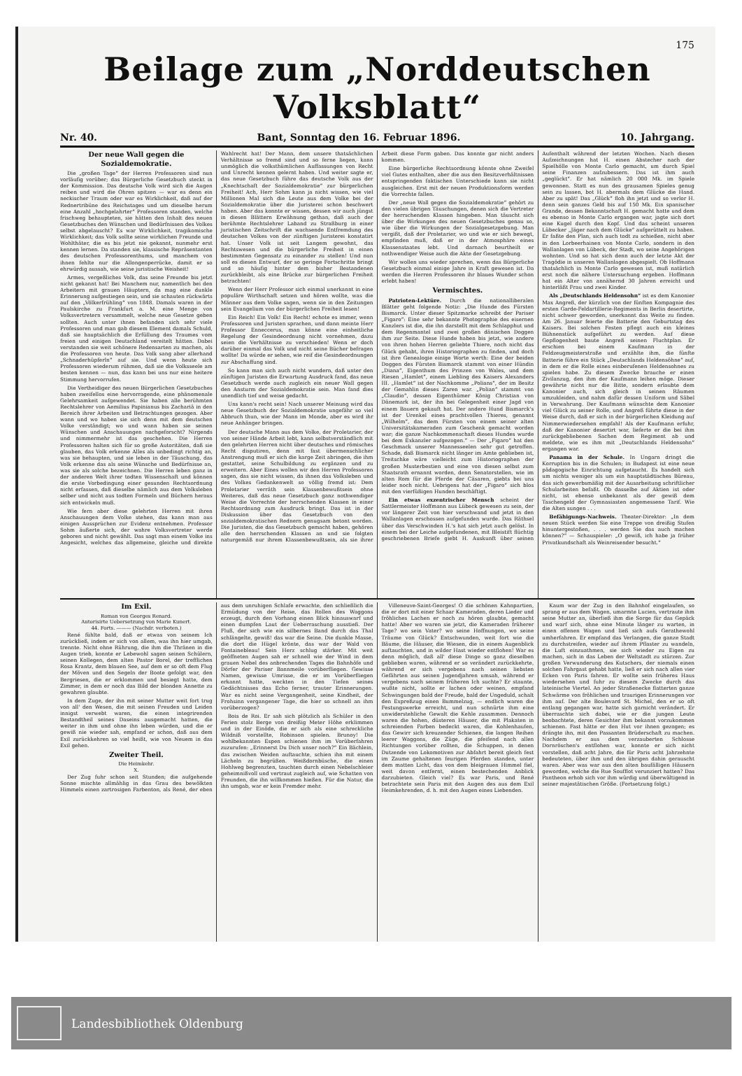175
Beilage zum „Norddeutschen Volksblatt“
Nr. 40. Bant, Sonntag den 16. Februar 1896. 10. Jahrgang.
Der neue Wall gegen die Sozialdemokratie.
Die „großen Tage“ der Herren Professoren sind nun vorläufig vorüber; das Bürgerliche Gesetzbuch steckt in der Kommission. Das deutsche Volk wird sich die Augen reiben und wird die Ohren spitzen — war es denn ein neckischer Traum oder war es Wirklichkeit, daß auf der Rednertribüne des Reichstages und um dieselbe herum eine Anzahl „hochgelahrter“ Professoren standen, welche frischweg behaupteten, sie hätten den Inhalt des neuen Gesetzbuches den Wünschen und Bedürfnissen des Volkes selbst abgelauscht? Es war Wirklichkeit, tragikomische Wirklichkeit; das Volk sollte seine wirklichen Freunde und Wohlthäter, die es bis jetzt nie gekannt, nunmehr erst kennen lernen. Da standen sie, klassische Repräsentanten des deutschen Professorenthums, und manchem von ihnen fehlte nur die Allongenperrücke, damit er so ehrwürdig aussah, wie seine juristische Weisheit!
Armes, vergeßliches Volk, das seine Freunde bis jetzt nicht gekannt hat! Bei Manchem nur, namentlich bei den Arbeitern mit grauen Häuptern, da mag eine dunkle Erinnerung aufgestiegen sein, und sie schauten rückwärts auf den „Völkerfrühling“ von 1848. Damals waren in der Paulskirche zu Frankfurt a. M. eine Menge von Volksvertretern versammelt, welche neue Gesetze geben sollten. Auch unter ihnen befanden sich sehr viele Professoren und man gab diesem Element damals Schuld, daß sie hauptsächlich die Erfüllung des Traumes vom freien und einigen Deutschland vereitelt hätten. Dabei verstanden sie weit schönere Redensarten zu machen, als die Professoren von heute. Das Volk sang aber allerhand „Schnaderhüpferln“ auf sie. Und wenn heute sich Professoren wiederum rühmen, daß sie die Volksseele am besten kennen — nun, das kann bei uns nur eine heitere Stimmung hervorrufen.
Die Vertheidiger des neuen Bürgerlichen Gesetzbuches haben zweifellos eine hervorragende, eine phänomenale Gelehrsamkeit aufgewendet. Sie haben alle berühmten Rechtslehrer von Aemilius Papinianus bis Zachariä in den Bereich ihrer Arbeiten und Betrachtungen gezogen. Aber wann und wo haben sie sich denn mit dem deutschen Volke verständigt; wo und wann haben sie seinen Wünschen und Anschauungen nachgeforscht? Nirgends und nimmermehr ist das geschehen. Die Herren Professoren halten sich für so große Autoritäten, daß sie glauben, das Volk erkenne Alles als unbedingt richtig an, was sie behaupten, und sie leben in der Täuschung, das Volk erkenne das als seine Wünsche und Bedürfnisse an, was sie als solche bezeichnen. Die Herren leben ganz in der anderen Welt ihrer todten Wissenschaft und können die erste Vorbedingung einer gesunden Rechtsordnung nicht erfassen, daß dieselbe nämlich aus dem Volksleben selber und nicht aus todten Formeln und Büchern heraus sich entwickeln muß.
Wie fern aber diese gelehrten Herren mit ihren Anschauungen dem Volke stehen, das kann man aus einigen Aussprüchen zur Evidenz entnehmen. Professor Sohm äußerte sich, der wahre Volksvertreter werde geboren und nicht gewählt. Das sagt man einem Volke ins Angesicht, welches das allgemeine, gleiche und direkte Wahlrecht hat! Der Mann, dem unsere thatsächlichen Verhältnisse so fremd sind und so ferne liegen, kann unmöglich die volksthümlichen Auffassungen von Recht und Unrecht kennen gelernt haben. Und weiter sagte er, das neue Gesetzbuch führe das deutsche Volk aus der „Knechtschaft der Sozialdemokratie“ zur bürgerlichen Freiheit! Ach, Herr Sohm kann ja nicht wissen, wie viel Millionen Mal sich die Leute aus dem Volke bei der Sozialdemokratie über die Juristerei schon beschwert haben. Aber das konnte er wissen, dessen wir auch jüngst in diesen Blättern Erwähnung gethan, daß auch der berühmte Rechtslehrer Laband zu Straßburg in einer juristischen Zeitschrift die wachsende Entfremdung des deutschen Volkes von der zünftigen Juristerei konstatirt hat. Unser Volk ist seit Langem gewohnt, das Rechtswesen und die bürgerliche Freiheit in einen bestimmten Gegensatz zu einander zu stellen! Und nun soll es diesen Entwurf, der so geringe Fortschritte bringt und so häufig hinter dem bisher Bestandenen zurückbleibt, als eine Brücke zur bürgerlichen Freiheit betrachten!
Wenn der Herr Professor sich einmal unerkannt in eine populäre Wirthschaft setzen und hören wollte, was die Männer aus dem Volke sagen, wenn sie in den Zeitungen sein Evangelium von der bürgerlichen Freiheit lesen!
Ein Reich! Ein Volk! Ein Recht! echote es immer, wenn Professoren und Juristen sprachen, und dann meinte Herr Professor Enneccerus, man könne eine einheitliche Regelung der Gesindeordnung nicht vornehmen, dazu seien die Verhältnisse zu verschieden! Wenn er doch darüber einmal das Volk und nicht seine Bücher befragen wollte! Da würde er sehen, wie reif die Gesindeordnungen zur Abschaffung sind.
So kann man sich auch nicht wundern, daß unter den zünftigen Juristen die Erwartung Ausdruck fand, das neue Gesetzbuch werde auch zugleich ein neuer Wall gegen den Ansturm der Sozialdemokratie sein. Man fand dies unendlich tief und weise gedacht.
Uns kann's recht sein! Nach unserer Meinung wird das neue Gesetzbuch der Sozialdemokratie ungefähr so viel Abbruch thun, wie der Mann im Monde, aber es wird ihr neue Anhänger bringen.
Der deutsche Mann aus dem Volke, der Proletarier, der von seiner Hände Arbeit lebt, kann selbstverständlich mit den gelehrten Herren nicht über deutsches und römisches Recht disputiren, denn mit fast übermenschlicher Anstrengung muß er sich die karge Zeit abringen, die ihm gestattet, seine Schulbildung zu ergänzen und zu erweitern. Aber Eines wollen wir den Herren Professoren sagen, das sie nicht wissen, da ihnen das Volksleben und des Volkes Gedankenwelt so völlig fremd ist: Dem Proletarier verräth sein Klassenbewußtsein ohne Weiteres, daß das neue Gesetzbuch ganz nothwendiger Weise die Vorrechte der herrschenden Klassen in einer Rechtsordnung zum Ausdruck bringt. Das ist in der Diskussion über das Gesetzbuch von den sozialdemokratischen Rednern genugsam betont worden. Die Juristen, die das Gesetzbuch gemacht haben, gehören alle den herrschenden Klassen an und sie folgten naturgemäß nur ihrem Klassenbewußtsein, als sie ihrer Arbeit diese Form gaben. Das konnte gar nicht anders kommen.
Eine bürgerliche Rechtsordnung könnte ohne Zweifel viel Gutes enthalten, aber die aus den Besitzverhältnissen entspringenden faktischen Unterschiede kann sie nicht ausgleichen. Erst mit der neuen Produktionsform werden die Vorrechte fallen.
Der „neue Wall gegen die Sozialdemokratie“ gehört zu den vielen übrigen Täuschungen, denen sich die Vertreter der herrschenden Klassen hingeben. Man täuscht sich über die Wirkungen des neuen Gesetzbuches genau so, wie über die Wirkungen der Sozialgesetzgebung. Man vergißt, daß der Proletarier, wo und wie er sich bewegt, empfinden muß, daß er in der Atmosphäre eines Klassenstaates lebt. Und darnach beurtheilt er nothwendiger Weise auch die Akte der Gesetzgebung.
Wir wollen uns wieder sprechen, wenn das Bürgerliche Gesetzbuch einmal einige Jahre in Kraft gewesen ist. Da werden die Herren Professoren ihr blaues Wunder schon erlebt haben!
Vermischtes.
Patrioten-Lektüre. Durch die nationalliberalen Blätter geht folgende Notiz: „Die Hunde des Fürsten Bismarck. Unter dieser Spitzmarke schreibt der Pariser „Figaro“: Eine sehr bekannte Photographie des eisernen Kanzlers ist die, die ihn darstellt mit dem Schlapphut und dem Regenmantel und zwei großen dänischen Doggen ihm zur Seite. Diese Hunde haben bis jetzt, wie andere von ihren hohen Herren geliebte Thiere, noch nicht das Glück gehabt, ihren Historiographen zu finden, und doch ist ihre Genealogie einige Worte werth: Eine der beiden Doggen des Fürsten Bismarck stammt von einer Hündin „Diana“, Eigenthum des Prinzen von Wales, und dem Riesen „Hamlet“, einem Liebling des Kaisers Alexanders III. „Hamlet“ ist der Nachkomme „Polians“, der im Besitz der Gemahlin dieses Zaren war. „Polian“ stammt von „Claudio“, dessen Eigenthümer König Christian von Dänemark ist, der ihn bei Gelegenheit einer Jagd von einem Bauern gekauft hat. Der andere Hund Bismarck's ist der Urenkel eines prachtvollen Thieres, genannt „Wilhelm“, das dem Fürsten von einem seiner alten Universitätskameraden zum Geschenk gemacht worden war; die ganze Nachkommenschaft dieses Hundes wurde bei dem Exkanzler aufgezogen.“ — Der „Figaro“ hat den Geschmack unserer Mannesseelen sehr gut getroffen. Schade, daß Bismarck nicht länger im Amte geblieben ist, Treitschke wäre vielleicht zum Historiographen der großen Musterbestien und eine von diesen selbst zum Staatsrath ernannt worden, denn Senatorstellen, wie im alten Rom für die Pferde der Cäsaren, giebts bei uns leider noch nicht. Uebrigens hat der „Figaro“ sich blos mit den vierfüßigen Hunden beschäftigt.
Ein etwas exzentrischer Mensch scheint der Sattlermeister Hoffmann aus Lübeck gewesen zu sein, der vor längerer Zeit von hier verschwand und jetzt in den Wallanlagen erschossen aufgefunden wurde. Das Räthsel über das Verschwinden H.'s hat sich jetzt auch gelöst. In einem bei der Leiche aufgefundenen, mit Bleistift flüchtig geschriebenen Briefe giebt H. Auskunft über seinen Aufenthalt während der letzten Wochen. Nach diesen Aufzeichnungen hat H. einen Abstecher nach der Spielhölle von Monte Carlo gemacht, um durch Spiel seine Finanzen aufzubessern. Das ist ihm auch „geglückt“. Er hat nämlich 20 000 Mk. im Spiele gewonnen. Statt es nun des grausamen Spieles genug sein zu lassen, bot H. abermals dem Glücke die Hand. Aber zu spät! Das „Glück“ floh ihn jetzt und so verlor H. denn sein ganzes Geld bis auf 150 Mk. Ein spanischer Grande, dessen Bekanntschaft H. gemacht hatte und dem es ebenso in Monte Carlo ergangen war, jagte sich dort eine Kugel durch den Kopf. Und das scheint unseren Lübecker „Jäger nach dem Glücke“ aufgerüttelt zu haben. Er faßte den Plan, sich auch todt zu schießen, nicht aber in den Lorbeerhainen von Monte Carlo, sondern in den Wallanlagen von Lübeck, der Stadt, wo seine Angehörigen wohnten. Und so hat sich denn auch der letzte Akt der Tragödie in unseren Wallanlagen abgespielt. Ob Hoffmann thatsächlich in Monte Carlo gewesen ist, muß natürlich erst noch die nähere Untersuchung ergeben. Hoffmann hat ein Alter von annähernd 30 Jahren erreicht und hinterläßt Frau und zwei Kinder.
Als „Deutschlands Heldensohn“ ist es dem Kanonier Max Angreß, der kürzlich von der fünften Kompagnie des ersten Garde-Feldartillerie-Regiments in Berlin desertirte, nicht schwer geworden, unerkannt das Weite zu finden. Am 26. Januar feierte die Batterie den Geburtstag des Kaisers. Bei solchen Festen pflegt auch ein kleines Bühnenstück aufgeführt zu werden. Auf diese Gepflogenheit baute Angreß seinen Fluchtplan. Er erschien bei einem Kaufmann in der Feldzeugmeisterstraße und erzählte ihm, die fünfte Batterie führe ein Stück „Deutschlands Heldensöhne“ auf, in dem er die Rolle eines einberufenen Heldensohnes zu spielen habe. Zu diesem Zwecke brauche er einen Zivilanzug, den ihm der Kaufmann leihen möge. Dieser gewährte nicht nur die Bitte, sondern erlaubte dem Kanonier auch, sich gleich in seinen Räumen umzukleiden, und nahm dafür dessen Uniform und Säbel in Verwahrung. Der Kaufmann wünschte dem Kanonier viel Glück zu seiner Rolle, und Angreß führte diese in der Weise durch, daß er sich in der bürgerlichen Kleidung auf Nimmerwiedersehen empfahl! Als der Kaufmann erfuhr, daß der Kanonier desertirt war, lieferte er die bei ihm zurückgebliebenen Sachen dem Regiment ab und meldete, wie es ihm mit „Deutschlands Heldensohn“ ergangen war.
Panama in der Schule. In Ungarn dringt die Korruption bis in die Schulen; in Budapest ist eine neue pädagogische Einrichtung aufgetaucht. Es handelt sich um nichts weniger als um ein hauptstädtisches Büreau, das sich gewerbsmäßig mit der Ausarbeitung schriftlicher Schularbeiten befaßt. Ob dasselbe auf Aktien ist oder nicht, ist ebenso unbekannt als der gewiß dem Taschengeld der Gymnasiasten angemessene Tarif. Wie die Alten sungen . . .
Befähigungs-Nachweis. Theater-Direktor: „In dem neuen Stück werden Sie eine Treppe von dreißig Stufen hinuntergestoßen, . . . werden Sie das auch machen können?“ — Schauspieler: „O gewiß, ich habe ja früher Privatkundschaft als Weinreisender besucht.“
Im Exil.
Roman von Georges Renard.
Autorisirte Uebersetzung von Marie Kunert.
44. Forts. ——— (Nachdr. verboten.)
René fühlte bald, daß er etwas von seinem Ich zurückließ, indem er sich von allem, was ihn hier umgab, trennte. Nicht ohne Rührung, die ihm die Thränen in die Augen trieb, konnte er Lebewohl sagen seinen Schülern, seinen Kollegen, dem alten Pastor Borel, der trefflichen Rosa Krantz, dem blauen See, auf dem er so oft dem Flug der Möven und den Segeln der Boote gefolgt war, den Bergriesen, die er erklommen und besiegt hatte, dem Zimmer, in dem er noch das Bild der blonden Annette zu gewahren glaubte.
In dem Zuge, der ihn mit seiner Mutter weit fort trug von all' den Wesen, die mit seinen Freuden und Leiden innigst verwebt waren, die einen integrirenden Bestandtheil seines Daseins ausgemacht hatten, die weiter in ihm und ohne ihn leben würden, und die er gewiß nie wieder sah, empfand er schon, daß aus dem Exil zurückkehren so viel heißt, wie von Neuem in das Exil gehen.
Zweiter Theil.
Die Heimkehr.
X.
Der Zug fuhr schon seit Stunden; die aufgehende Sonne mischte allmählig in das Grau des bewölkten Himmels einen zartrosigen Farbenton, als René, der eben aus dem unruhigen Schlafe erwachte, den schließlich die Ermüdung von der Reise, das Rollen des Waggons erzeugt, durch den Vorhang einen Blick hinauswarf und einen dumpfen Laut der Ueberraschung ausstieß. Der Fluß, der sich wie ein silbernes Band durch das Thal schlängelte, gewiß! das war die Seine. Die dunkle Masse, die dort die Hügel krönte, das war der Wald von Fontainebleau! Sein Herz schlug stärker. Mit weit geöffneten Augen sah er schnell wie der Wind in dem grauen Nebel des anbrechenden Tages die Bahnhöfe und Dörfer der Pariser Bannmeile vorüberfliegen. Gewisse Namen, gewisse Umrisse, die er im Vorüberfliegen erkannt hatte, weckten in den Tiefen seines Gedächtnisses das Echo ferner, trauter Erinnerungen. War es nicht seine Vergangenheit, seine Kindheit, der Frohsinn vergangener Tage, die hier so schnell an ihm vorüberzogen?
Bois de Roi. Er sah sich plötzlich als Schüler in den Ferien stolz Berge von dreißig Meter Höhe erklimmen und in der Einöde, die er sich als eine schreckliche Wildniß vorstellte, Robinson spielen. Brunoy! Die wohlbekannten Espen schienen ihm im Vorüberfahren zuzurufen: „Erinnerst Du Dich unser noch?“ Ein Bächlein, das zwischen Weiden auftauchte, schien ihn mit einem Lächeln zu begrüßen. Weißdornbüsche, die einen Hohlweg begrenzten, tauchten durch einen Nebelschleier geheimnißvoll und vertraut zugleich auf, wie Schatten von Freunden, die ihn willkommen hießen. Für die Natur, die ihn umgab, war er kein Fremder mehr.
Villeneuve-Saint-Georges! O die schönen Kahnpartien, die er dort mit einer Schaar Kameraden, deren Lieder und fröhliches Lachen er noch zu hören glaubte, gemacht hatte! Aber wo waren sie jetzt, die Kameraden früherer Tage? wo sein Vater? wo seine Hoffnungen, wo seine Träume von Glück? Entschwunden, weit fort wie die Bäume, die Häuser, die Wiesen, die in einem Augenblick auftauchten, und in wilder Hast wieder entflohen! War es denn möglich, daß all' diese Dinge so ganz dieselben geblieben waren, während er so verändert zurückkehrte, während er sich vergebens nach seinen liebsten Gefährten aus seinen Jugendjahren umsah, während er vergebens nach seinem früheren Ich suchte? Er staunte, wußte nicht, sollte er lachen oder weinen, empfand Schwingungen bald der Freude, bald der Ungeduld, schalt den Expreßzug einen Bummelzug, — endlich waren die Festungswerke erreicht, und nun schnürte ihm eine unwiderstehliche Gewalt die Kehle zusammen. Dennoch waren die hohen, düsteren Häuser, die mit Plakaten in schreienden Farben bedeckt waren, die Kohlenhaufen, das Gewirr sich kreuzender Schienen, die langen Reihen leerer Waggons, die Züge, die pfeifend nach allen Richtungen vorüber rollten, die Schuppen, in denen Dutzende von Lokomotiven zur Abfahrt bereit gleich fest im Zaume gehaltenen feurigen Pferden standen, unter dem matten Licht, das von dem bleigrauen Himmel fiel, weit davon entfernt, einen bestechenden Anblick darzubieten. Gleich viel? Es war Paris, und René betrachtete sein Paris mit den Augen des aus dem Exil Heimkehrenden, d. h. mit den Augen eines Liebenden.
Kaum war der Zug in den Bahnhof eingelaufen, so sprang er aus dem Wagen, umarmte Lucien, vertraute ihm seine Mutter an, überließ ihm die Sorge für das Gepäck und warf sich, ohne eine Minute länger zu warten, in einen offenen Wagen und ließ sich aufs Gerathewohl umherfahren. Er empfand das Verlangen, die ganze Stadt zu durchstreifen, wieder auf ihrem Pflaster zu wandeln, die Luft einzuathmen, sie sich wieder zu Eigen zu machen, sich in das Leben der Weltstadt zu stürzen. Zur großen Verwunderung des Kutschers, der niemals einen solchen Fahrgast gehabt hatte, ließ er sich nach allen vier Ecken von Paris fahren. Er wollte sein früheres Haus wiedersehen und fuhr zu diesem Zwecke durch das lateinische Viertel. An jeder Straßenecke flatterten ganze Schwärme von fröhlichen und traurigen Erinnerungen vor ihm auf. Der alte Boulevard St. Michel, den er so oft entlang gegangen war, hatte sich garnicht verändert. Er überraschte sich dabei, wie er die jungen Leute beobachtete, deren Gesichter ihm bekannt vorzukommen schienen. Fast hätte er den Hut vor ihnen gezogen; es drängte ihn, mit den Passanten Brüderschaft zu machen. Nachdem er aus dem verzauberten Schlosse Dornröschen's entflohen war, konnte er sich nicht vorstellen, daß acht Jahre, die für Paris acht Jahrzehnte bedeuteten, über ihm und den übrigen dahin gerauscht waren. Aber was war aus den alten baufälligen Häusern geworden, welche die Rue Soufflot verunziert hatten? Das Pantheon erhob sich vor ihm würdig und überwältigend in seiner majestätischen Größe. (Fortsetzung folgt.)
Landesbibliothek Oldenburg